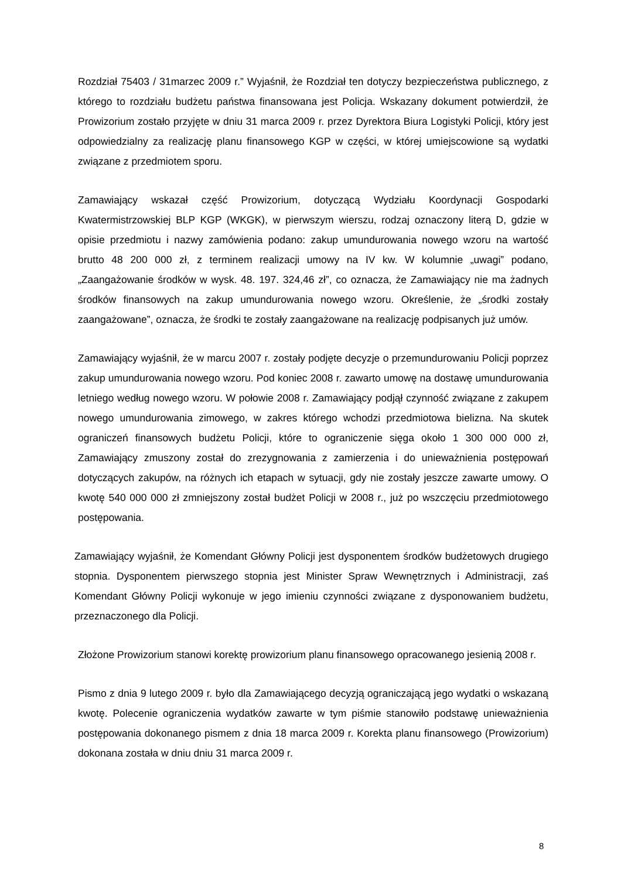Rozdział 75403 / 31marzec 2009 r.” Wyjaśnił, że Rozdział ten dotyczy bezpieczeństwa publicznego, z którego to rozdziału budżetu państwa finansowana jest Policja. Wskazany dokument potwierdził, że Prowizorium zostało przyjęte w dniu 31 marca 2009 r. przez Dyrektora Biura Logistyki Policji, który jest odpowiedzialny za realizację planu finansowego KGP w części, w której umiejscowione są wydatki związane z przedmiotem sporu.
Zamawiający wskazał część Prowizorium, dotyczącą Wydziału Koordynacji Gospodarki Kwatermistrzowskiej BLP KGP (WKGK), w pierwszym wierszu, rodzaj oznaczony literą D, gdzie w opisie przedmiotu i nazwy zamówienia podano: zakup umundurowania nowego wzoru na wartość brutto 48 200 000 zł, z terminem realizacji umowy na IV kw. W kolumnie „uwagi” podano, „Zaangażowanie środków w wysk. 48. 197. 324,46 zł”, co oznacza, że Zamawiający nie ma żadnych środków finansowych na zakup umundurowania nowego wzoru. Określenie, że „środki zostały zaangażowane”, oznacza, że środki te zostały zaangażowane na realizację podpisanych już umów.
Zamawiający wyjaśnił, że w marcu 2007 r. zostały podjęte decyzje o przemundurowaniu Policji poprzez zakup umundurowania nowego wzoru. Pod koniec 2008 r. zawarto umowę na dostawę umundurowania letniego według nowego wzoru. W połowie 2008 r. Zamawiający podjął czynność związane z zakupem nowego umundurowania zimowego, w zakres którego wchodzi przedmiotowa bielizna. Na skutek ograniczeń finansowych budżetu Policji, które to ograniczenie sięga około 1 300 000 000 zł, Zamawiający zmuszony został do zrezygnowania z zamierzenia i do unieważnienia postępowań dotyczących zakupów, na różnych ich etapach w sytuacji, gdy nie zostały jeszcze zawarte umowy. O kwotę 540 000 000 zł zmniejszony został budżet Policji w 2008 r., już po wszczęciu przedmiotowego postępowania.
Zamawiający wyjaśnił, że Komendant Główny Policji jest dysponentem środków budżetowych drugiego stopnia. Dysponentem pierwszego stopnia jest Minister Spraw Wewnętrznych i Administracji, zaś Komendant Główny Policji wykonuje w jego imieniu czynności związane z dysponowaniem budżetu, przeznaczonego dla Policji.
Złożone Prowizorium stanowi korektę prowizorium planu finansowego opracowanego jesienią 2008 r.
Pismo z dnia 9 lutego 2009 r. było dla Zamawiającego decyzją ograniczającą jego wydatki o wskazaną kwotę. Polecenie ograniczenia wydatków zawarte w tym piśmie stanowiło podstawę unieważnienia postępowania dokonanego pismem z dnia 18 marca 2009 r. Korekta planu finansowego (Prowizorium) dokonana została w dniu dniu 31 marca 2009 r.
8